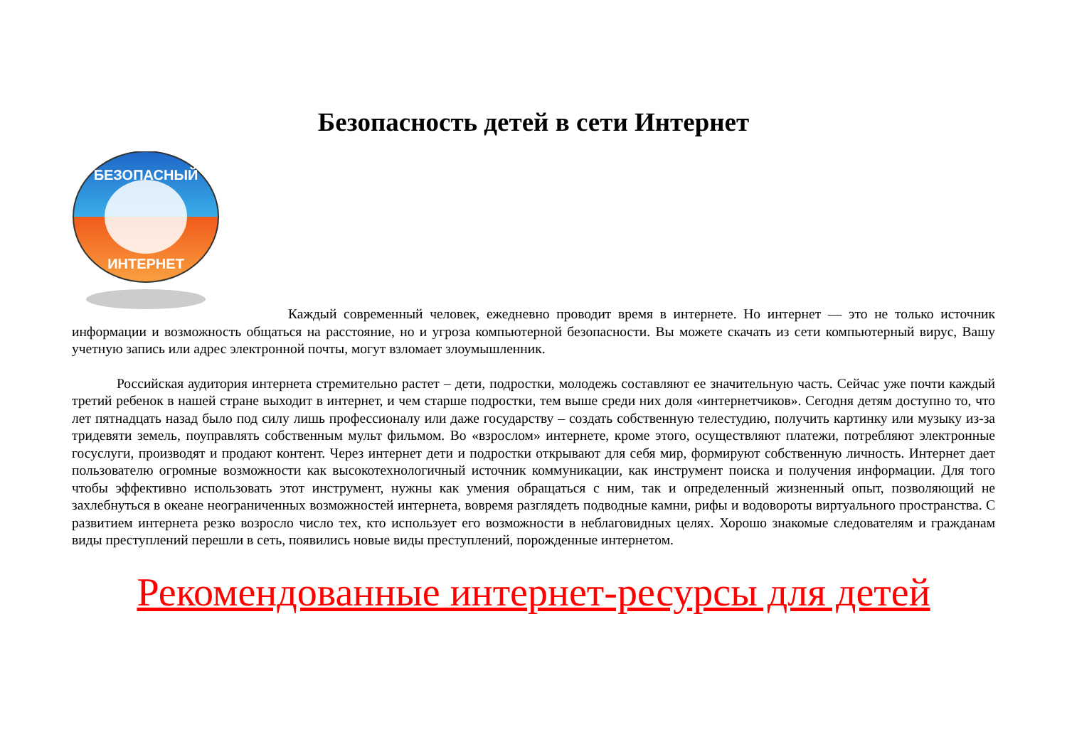Безопасность детей в сети Интернет
БЕЗОПАСНЫЙ
ИНТЕРНЕТ
Каждый современный человек, ежедневно проводит время в интернете. Но интернет — это не только источник информации и возможность общаться на расстояние, но и угроза компьютерной безопасности. Вы можете скачать из сети компьютерный вирус, Вашу учетную запись или адрес электронной почты, могут взломает злоумышленник.
Российская аудитория интернета стремительно растет – дети, подростки, молодежь составляют ее значительную часть. Сейчас уже почти каждый третий ребенок в нашей стране выходит в интернет, и чем старше подростки, тем выше среди них доля «интернетчиков». Сегодня детям доступно то, что лет пятнадцать назад было под силу лишь профессионалу или даже государству – создать собственную телестудию, получить картинку или музыку из-за тридевяти земель, поуправлять собственным мульт фильмом. Во «взрослом» интернете, кроме этого, осуществляют платежи, потребляют электронные госуслуги, производят и продают контент. Через интернет дети и подростки открывают для себя мир, формируют собственную личность. Интернет дает пользователю огромные возможности как высокотехнологичный источник коммуникации, как инструмент поиска и получения информации. Для того чтобы эффективно использовать этот инструмент, нужны как умения обращаться с ним, так и определенный жизненный опыт, позволяющий не захлебнуться в океане неограниченных возможностей интернета, вовремя разглядеть подводные камни, рифы и водовороты виртуального пространства. С развитием интернета резко возросло число тех, кто использует его возможности в неблаговидных целях. Хорошо знакомые следователям и гражданам виды преступлений перешли в сеть, появились новые виды преступлений, порожденные интернетом.
Рекомендованные интернет-ресурсы для детей